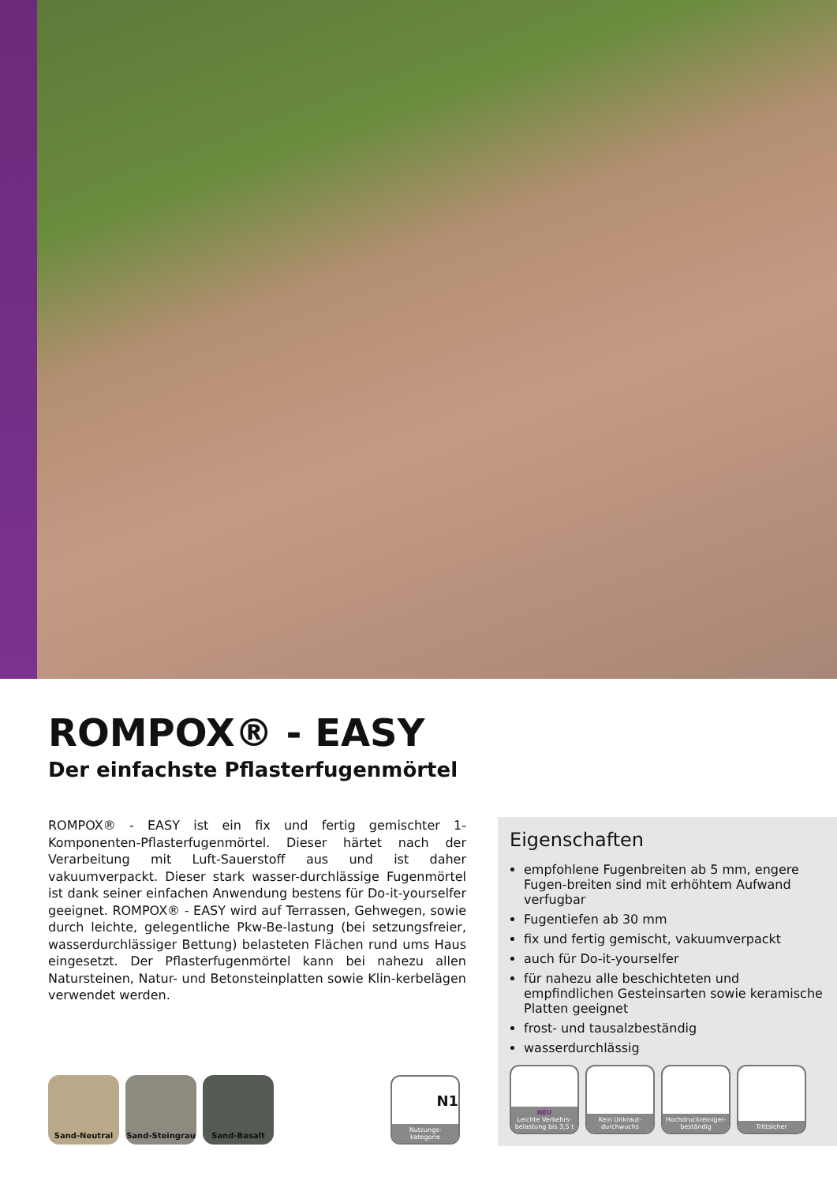ROMPOX® - EASY
Der einfachste Pflasterfugenmörtel
ROMPOX® - EASY ist ein fix und fertig gemischter 1-Komponenten-Pflasterfugenmörtel. Dieser härtet nach der Verarbeitung mit Luft-Sauerstoff aus und ist daher vakuumverpackt. Dieser stark wasser-durchlässige Fugenmörtel ist dank seiner einfachen Anwendung bestens für Do-it-yourselfer geeignet. ROMPOX® - EASY wird auf Terrassen, Gehwegen, sowie durch leichte, gelegentliche Pkw-Be-lastung (bei setzungsfreier, wasserdurchlässiger Bettung) belasteten Flächen rund ums Haus eingesetzt. Der Pflasterfugenmörtel kann bei nahezu allen Natursteinen, Natur- und Betonsteinplatten sowie Klin-kerbelägen verwendet werden.
Sand-Neutral Sand-Steingrau Sand-Basalt
N1
Nutzungs-
kategorie
Eigenschaften
empfohlene Fugenbreiten ab 5 mm, engere Fugen-breiten sind mit erhöhtem Aufwand verfugbar
Fugentiefen ab 30 mm
fix und fertig gemischt, vakuumverpackt
auch für Do-it-yourselfer
für nahezu alle beschichteten und empfindlichen Gesteinsarten sowie keramische Platten geeignet
frost- und tausalzbeständig
wasserdurchlässig
NEU
Leichte Verkehrs-
belastung bis 3,5 t
Kein Unkraut-
durchwuchs
Hochdruckreiniger-
beständig
Trittsicher